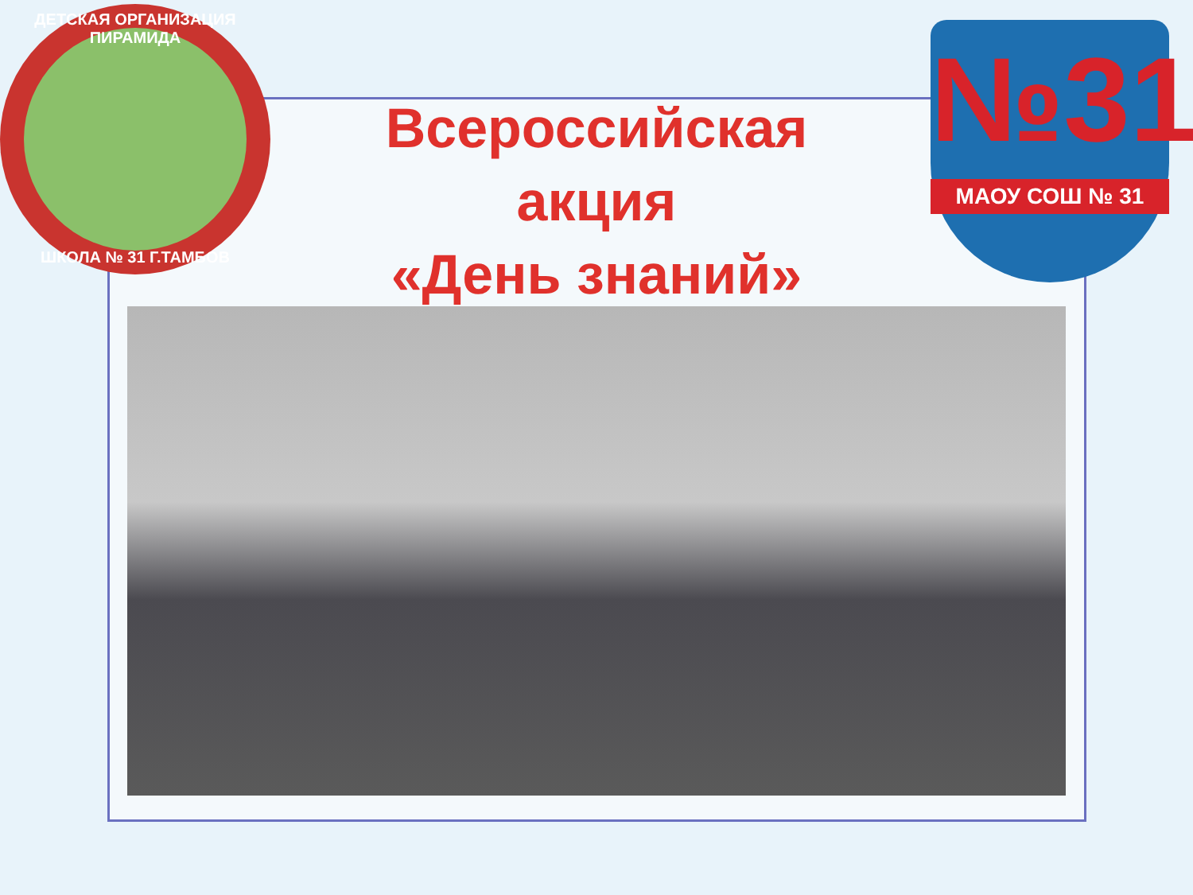ДЕТСКАЯ ОРГАНИЗАЦИЯ ПИРАМИДА
ШКОЛА № 31 Г.ТАМБОВ
№31
МАОУ СОШ № 31
Всероссийская
акция
«День знаний»